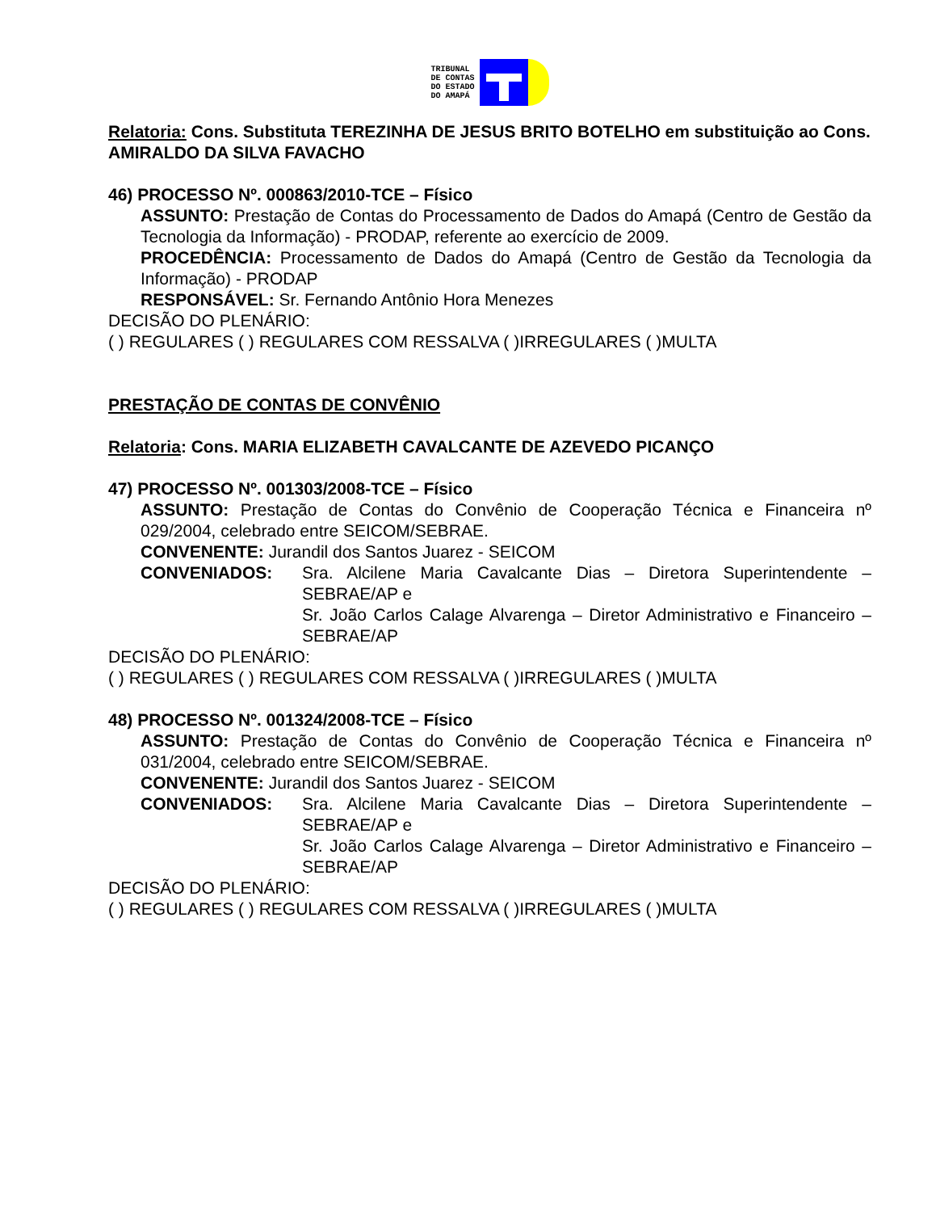TRIBUNAL
DE CONTAS
DO ESTADO
DO AMAPÁ
Relatoria: Cons. Substituta TEREZINHA DE JESUS BRITO BOTELHO em substituição ao Cons. AMIRALDO DA SILVA FAVACHO
46) PROCESSO Nº. 000863/2010-TCE – Físico
ASSUNTO: Prestação de Contas do Processamento de Dados do Amapá (Centro de Gestão da Tecnologia da Informação) - PRODAP, referente ao exercício de 2009.
PROCEDÊNCIA: Processamento de Dados do Amapá (Centro de Gestão da Tecnologia da Informação) - PRODAP
RESPONSÁVEL: Sr. Fernando Antônio Hora Menezes
DECISÃO DO PLENÁRIO:
( ) REGULARES ( ) REGULARES COM RESSALVA ( )IRREGULARES ( )MULTA
PRESTAÇÃO DE CONTAS DE CONVÊNIO
Relatoria: Cons. MARIA ELIZABETH CAVALCANTE DE AZEVEDO PICANÇO
47) PROCESSO Nº. 001303/2008-TCE – Físico
ASSUNTO: Prestação de Contas do Convênio de Cooperação Técnica e Financeira nº 029/2004, celebrado entre SEICOM/SEBRAE.
CONVENENTE: Jurandil dos Santos Juarez - SEICOM
CONVENIADOS: Sra. Alcilene Maria Cavalcante Dias – Diretora Superintendente – SEBRAE/AP e
Sr. João Carlos Calage Alvarenga – Diretor Administrativo e Financeiro – SEBRAE/AP
DECISÃO DO PLENÁRIO:
( ) REGULARES ( ) REGULARES COM RESSALVA ( )IRREGULARES ( )MULTA
48) PROCESSO Nº. 001324/2008-TCE – Físico
ASSUNTO: Prestação de Contas do Convênio de Cooperação Técnica e Financeira nº 031/2004, celebrado entre SEICOM/SEBRAE.
CONVENENTE: Jurandil dos Santos Juarez - SEICOM
CONVENIADOS: Sra. Alcilene Maria Cavalcante Dias – Diretora Superintendente – SEBRAE/AP e
Sr. João Carlos Calage Alvarenga – Diretor Administrativo e Financeiro – SEBRAE/AP
DECISÃO DO PLENÁRIO:
( ) REGULARES ( ) REGULARES COM RESSALVA ( )IRREGULARES ( )MULTA